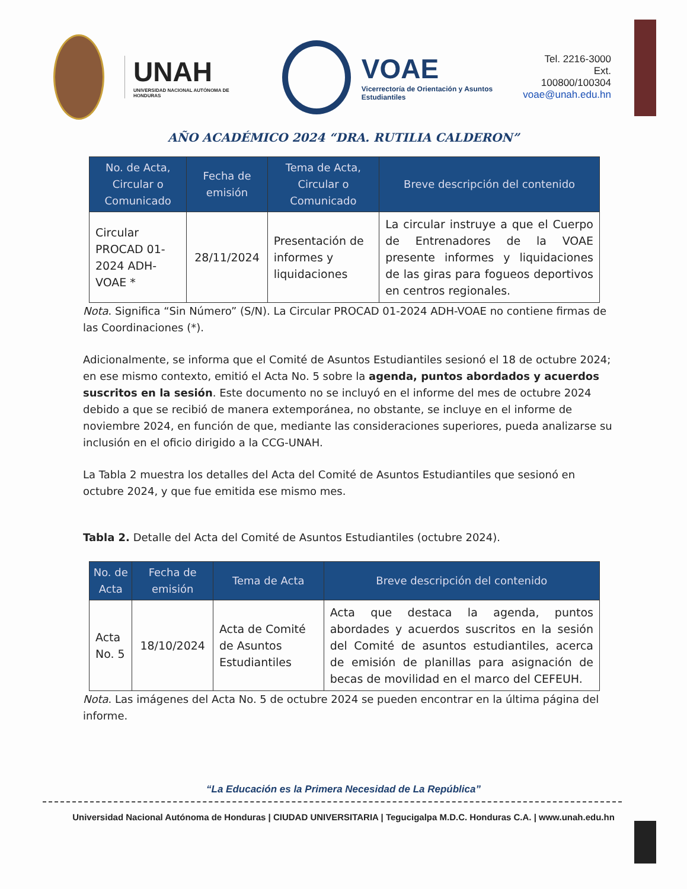UNAH
UNIVERSIDAD NACIONAL AUTÓNOMA DE HONDURAS
VOAE
Vicerrectoría de Orientación y Asuntos Estudiantiles
Tel. 2216-3000
Ext. 100800/100304
voae@unah.edu.hn
AÑO ACADÉMICO 2024 “DRA. RUTILIA CALDERON”
| No. de Acta, Circular o Comunicado | Fecha de emisión | Tema de Acta, Circular o Comunicado | Breve descripción del contenido |
| --- | --- | --- | --- |
| Circular PROCAD 01-2024 ADH-VOAE * | 28/11/2024 | Presentación de informes y liquidaciones | La circular instruye a que el Cuerpo de Entrenadores de la VOAE presente informes y liquidaciones de las giras para fogueos deportivos en centros regionales. |
Nota. Significa “Sin Número” (S/N). La Circular PROCAD 01-2024 ADH-VOAE no contiene firmas de las Coordinaciones (*).
Adicionalmente, se informa que el Comité de Asuntos Estudiantiles sesionó el 18 de octubre 2024; en ese mismo contexto, emitió el Acta No. 5 sobre la agenda, puntos abordados y acuerdos suscritos en la sesión. Este documento no se incluyó en el informe del mes de octubre 2024 debido a que se recibió de manera extemporánea, no obstante, se incluye en el informe de noviembre 2024, en función de que, mediante las consideraciones superiores, pueda analizarse su inclusión en el oficio dirigido a la CCG-UNAH.
La Tabla 2 muestra los detalles del Acta del Comité de Asuntos Estudiantiles que sesionó en octubre 2024, y que fue emitida ese mismo mes.
Tabla 2. Detalle del Acta del Comité de Asuntos Estudiantiles (octubre 2024).
| No. de Acta | Fecha de emisión | Tema de Acta | Breve descripción del contenido |
| --- | --- | --- | --- |
| Acta No. 5 | 18/10/2024 | Acta de Comité de Asuntos Estudiantiles | Acta que destaca la agenda, puntos abordades y acuerdos suscritos en la sesión del Comité de asuntos estudiantiles, acerca de emisión de planillas para asignación de becas de movilidad en el marco del CEFEUH. |
Nota. Las imágenes del Acta No. 5 de octubre 2024 se pueden encontrar en la última página del informe.
“La Educación es la Primera Necesidad de La República”
Universidad Nacional Autónoma de Honduras | CIUDAD UNIVERSITARIA | Tegucigalpa M.D.C. Honduras C.A. | www.unah.edu.hn